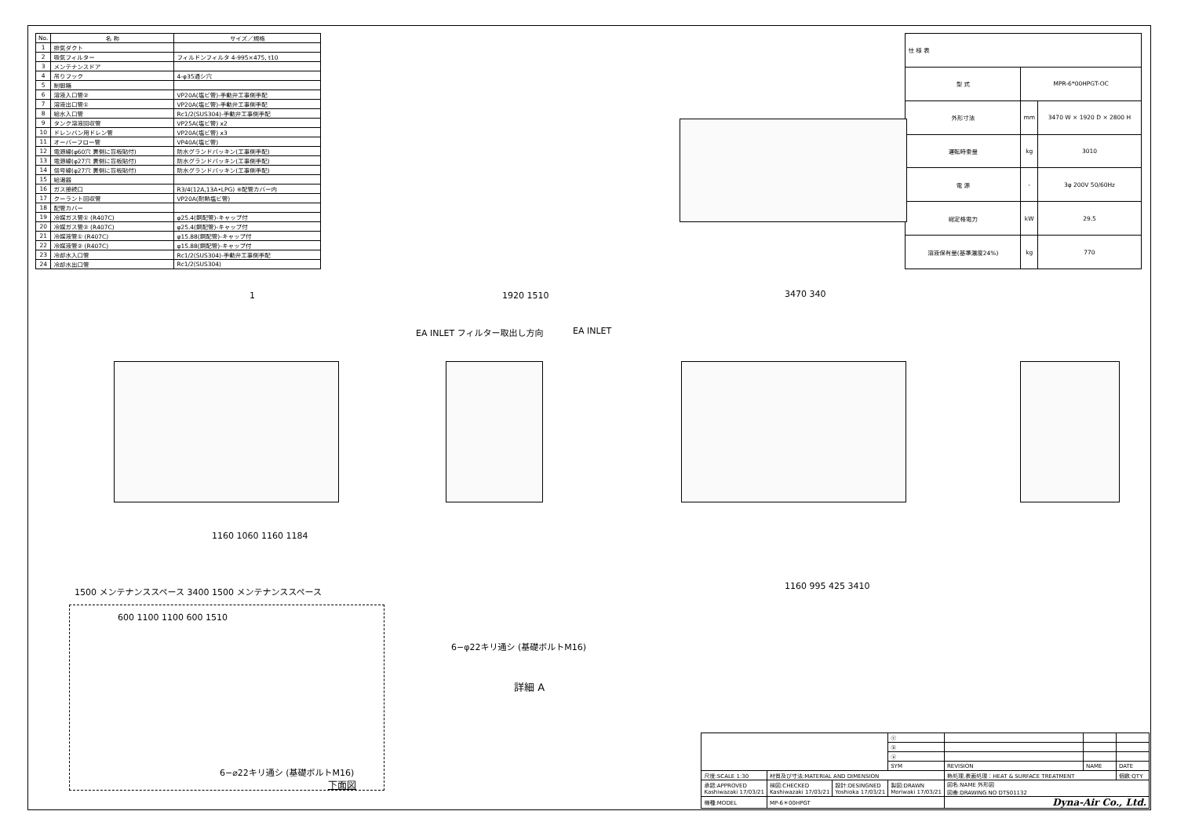| No. | 名 称 | サイズ／規格 |
| --- | --- | --- |
| 1 | 排気ダクト | |
| 2 | 吸気フィルター | フィルドンフィルタ 4-995×475, t10 |
| 3 | メンテナンスドア | |
| 4 | 吊りフック | 4-φ35通シ穴 |
| 5 | 制御箱 | |
| 6 | 溶液入口管② | VP20A(塩ビ管)-手動弁工事側手配 |
| 7 | 溶液出口管① | VP20A(塩ビ管)-手動弁工事側手配 |
| 8 | 給水入口管 | Rc1/2(SUS304)-手動弁工事側手配 |
| 9 | タンク溶液回収管 | VP25A(塩ビ管) x2 |
| 10 | ドレンパン用ドレン管 | VP20A(塩ビ管) x3 |
| 11 | オーバーフロー管 | VP40A(塩ビ管) |
| 12 | 電源線(φ60穴 裏側に盲板貼付) | 防水グランドパッキン(工事側手配) |
| 13 | 電源線(φ27穴 裏側に盲板貼付) | 防水グランドパッキン(工事側手配) |
| 14 | 信号線(φ27穴 裏側に盲板貼付) | 防水グランドパッキン(工事側手配) |
| 15 | 給湯器 | |
| 16 | ガス接続口 | R3/4(12A,13A•LPG) ※配管カバー内 |
| 17 | クーラント回収管 | VP20A(耐熱塩ビ管) |
| 18 | 配管カバー | |
| 19 | 冷媒ガス管① (R407C) | φ25.4(銅配管)-キャップ付 |
| 20 | 冷媒ガス管② (R407C) | φ25.4(銅配管)-キャップ付 |
| 21 | 冷媒液管① (R407C) | φ15.88(銅配管)-キャップ付 |
| 22 | 冷媒液管② (R407C) | φ15.88(銅配管)-キャップ付 |
| 23 | 冷却水入口管 | Rc1/2(SUS304)-手動弁工事側手配 |
| 24 | 冷却水出口管 | Rc1/2(SUS304) |
| 仕 様 表 | | |
| 型 式 | MPR-6*00HPGT-OC | |
| 外形寸法 | mm | 3470 W × 1920 D × 2800 H |
| 運転時重量 | kg | 3010 |
| 電 源 | - | 3φ 200V 50/60Hz |
| 総定格電力 | kW | 29.5 |
| 溶液保有量(基準濃度24%) | kg | 770 |
1 1920 1510
EA INLET フィルター取出し方向 EA INLET
3470 340
1160 1060 1160 1184
1160 995 425 3410
1500 メンテナンススペース 3400 1500 メンテナンススペース
600 1100 1100 600 1510
6−φ22キリ通シ (基礎ボルトM16)
詳細 A
6−⌀22キリ通シ (基礎ボルトM16)
下面図
| | | | | ⓒ | | | |
| | | | | ⓑ | | | |
| | | | | ⓐ | | | |
| | | | | SYM | REVISION | NAME | DATE |
| 尺度:SCALE 1:30 | 材質及び寸法:MATERIAL AND DIMENSION | | | | 熱処理,表面処理：HEAT & SURFACE TREATMENT | | 個数:QTY |
| 承認:APPROVED Kashiwazaki 17/03/21 | 検図:CHECKED Kashiwazaki 17/03/21 | 設計:DESINGNED Yoshioka 17/03/21 | 製図:DRAWN Moriwaki 17/03/21 | | 図名:NAME 外形図 図番:DRAWING NO DTS01132 | | |
| 機種:MODEL | MP-6＊00HPGT | | | | Dyna-Air Co., Ltd. | | |